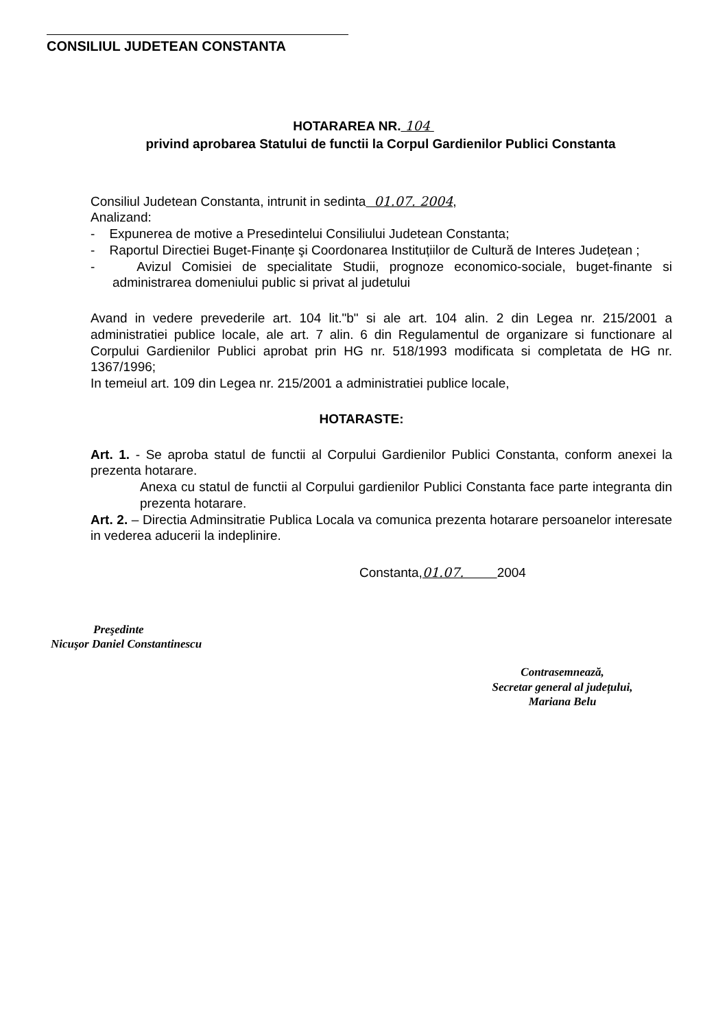CONSILIUL JUDETEAN CONSTANTA
HOTARAREA NR. 104
privind aprobarea Statului de functii la Corpul Gardienilor Publici Constanta
Consiliul Judetean Constanta, intrunit in sedinta 01.07. 2004,
Analizand:
- Expunerea de motive a Presedintelui Consiliului Judetean Constanta;
- Raportul Directiei Buget-Finanțe şi Coordonarea Instituțiilor de Cultură de Interes Județean ;
- Avizul Comisiei de specialitate Studii, prognoze economico-sociale, buget-finante si administrarea domeniului public si privat al judetului
Avand in vedere prevederile art. 104 lit."b" si ale art. 104 alin. 2 din Legea nr. 215/2001 a administratiei publice locale, ale art. 7 alin. 6 din Regulamentul de organizare si functionare al Corpului Gardienilor Publici aprobat prin HG nr. 518/1993 modificata si completata de HG nr. 1367/1996;
In temeiul art. 109 din Legea nr. 215/2001 a administratiei publice locale,
HOTARASTE:
Art. 1. - Se aproba statul de functii al Corpului Gardienilor Publici Constanta, conform anexei la prezenta hotarare.
Anexa cu statul de functii al Corpului gardienilor Publici Constanta face parte integranta din prezenta hotarare.
Art. 2. – Directia Adminsitratie Publica Locala va comunica prezenta hotarare persoanelor interesate in vederea aducerii la indeplinire.
Constanta,01.07. 2004
Preşedinte
Nicuşor Daniel Constantinescu
Contrasemnează,
Secretar general al județului,
Mariana Belu